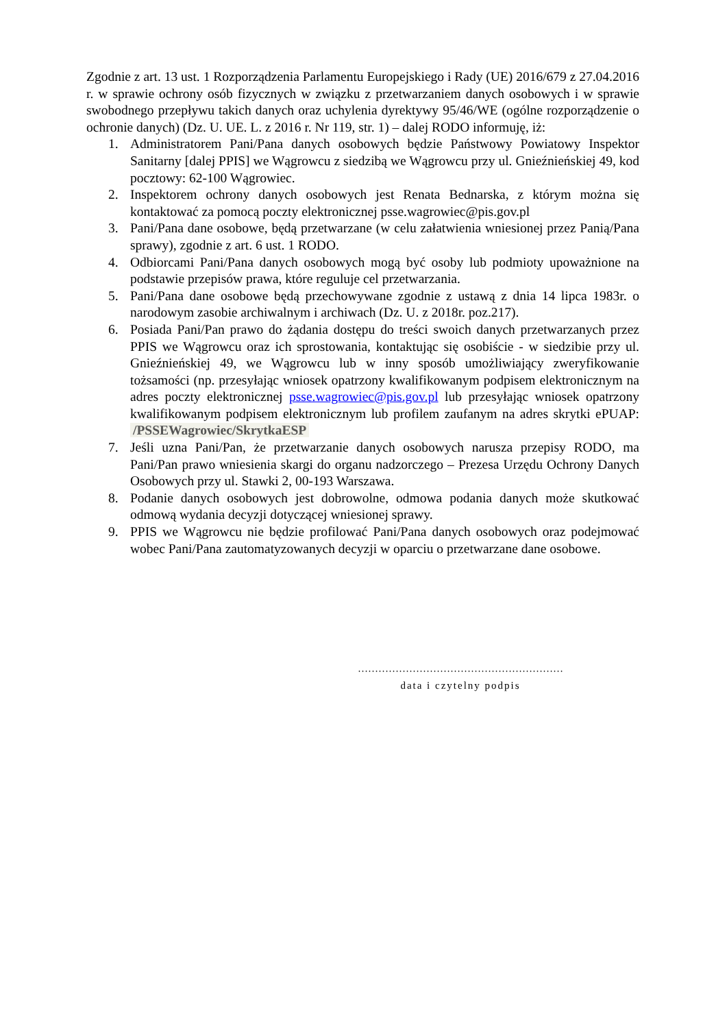Zgodnie z art. 13 ust. 1 Rozporządzenia Parlamentu Europejskiego i Rady (UE) 2016/679 z 27.04.2016 r. w sprawie ochrony osób fizycznych w związku z przetwarzaniem danych osobowych i w sprawie swobodnego przepływu takich danych oraz uchylenia dyrektywy 95/46/WE (ogólne rozporządzenie o ochronie danych) (Dz. U. UE. L. z 2016 r. Nr 119, str. 1) – dalej RODO informuję, iż:
1. Administratorem Pani/Pana danych osobowych będzie Państwowy Powiatowy Inspektor Sanitarny [dalej PPIS] we Wągrowcu z siedzibą we Wągrowcu przy ul. Gnieźnieńskiej 49, kod pocztowy: 62-100 Wągrowiec.
2. Inspektorem ochrony danych osobowych jest Renata Bednarska, z którym można się kontaktować za pomocą poczty elektronicznej psse.wagrowiec@pis.gov.pl
3. Pani/Pana dane osobowe, będą przetwarzane (w celu załatwienia wniesionej przez Panią/Pana sprawy), zgodnie z art. 6 ust. 1 RODO.
4. Odbiorcami Pani/Pana danych osobowych mogą być osoby lub podmioty upoważnione na podstawie przepisów prawa, które reguluje cel przetwarzania.
5. Pani/Pana dane osobowe będą przechowywane zgodnie z ustawą z dnia 14 lipca 1983r. o narodowym zasobie archiwalnym i archiwach (Dz. U. z 2018r. poz.217).
6. Posiada Pani/Pan prawo do żądania dostępu do treści swoich danych przetwarzanych przez PPIS we Wągrowcu oraz ich sprostowania, kontaktując się osobiście - w siedzibie przy ul. Gnieźnieńskiej 49, we Wągrowcu lub w inny sposób umożliwiający zweryfikowanie tożsamości (np. przesyłając wniosek opatrzony kwalifikowanym podpisem elektronicznym na adres poczty elektronicznej psse.wagrowiec@pis.gov.pl lub przesyłając wniosek opatrzony kwalifikowanym podpisem elektronicznym lub profilem zaufanym na adres skrytki ePUAP: /PSSEWagrowiec/SkrytkaESP
7. Jeśli uzna Pani/Pan, że przetwarzanie danych osobowych narusza przepisy RODO, ma Pani/Pan prawo wniesienia skargi do organu nadzorczego – Prezesa Urzędu Ochrony Danych Osobowych przy ul. Stawki 2, 00-193 Warszawa.
8. Podanie danych osobowych jest dobrowolne, odmowa podania danych może skutkować odmową wydania decyzji dotyczącej wniesionej sprawy.
9. PPIS we Wągrowcu nie będzie profilować Pani/Pana danych osobowych oraz podejmować wobec Pani/Pana zautomatyzowanych decyzji w oparciu o przetwarzane dane osobowe.
……………………………………………………
data i czytelny podpis